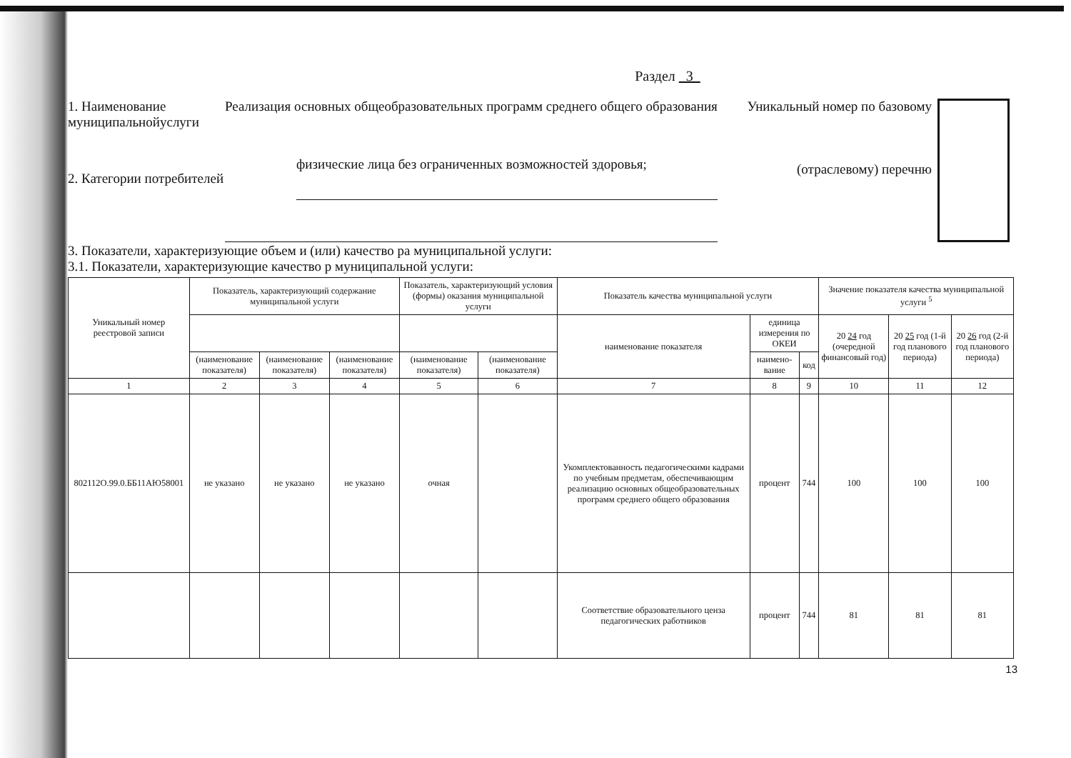Раздел 3
1. Наименование муниципальнойуслуги
Реализация основных общеобразовательных программ среднего общего образования
Уникальный номер по базовому
(отраслевому) перечню
2. Категории потребителей
физические лица без ограниченных возможностей здоровья;
3. Показатели, характеризующие объем и (или) качество ра муниципальной услуги:
3.1. Показатели, характеризующие качество р муниципальной услуги:
| Уникальный номер реестровой записи | Показатель, характеризующий содержание муниципальной услуги | | | Показатель, характеризующий условия (формы) оказания муниципальной услуги | | Показатель качества муниципальной услуги | | | Значение показателя качества муниципальной услуги <sup>5</sup> | | |
| --- | --- | --- | --- | --- | --- | --- | --- | --- | --- | --- | --- |
| | | | | | | наименование показателя | единица измерения по ОКЕИ | | 20 24 год (очередной финансовый год) | 20 25 год (1-й год планового периода) | 20 26 год (2-й год планового периода) |
| | (наименование показателя) | (наименование показателя) | (наименование показателя) | (наименование показателя) | (наименование показателя) | | наимено-вание | код | | | |
| 1 | 2 | 3 | 4 | 5 | 6 | 7 | 8 | 9 | 10 | 11 | 12 |
| 802112О.99.0.ББ11АЮ58001 | не указано | не указано | не указано | очная | | Укомплектованность педагогическими кадрами по учебным предметам, обеспечивающим реализацию основных общеобразовательных программ среднего общего образования | процент | 744 | 100 | 100 | 100 |
| | | | | | | Соответствие образовательного ценза педагогических работников | процент | 744 | 81 | 81 | 81 |
13